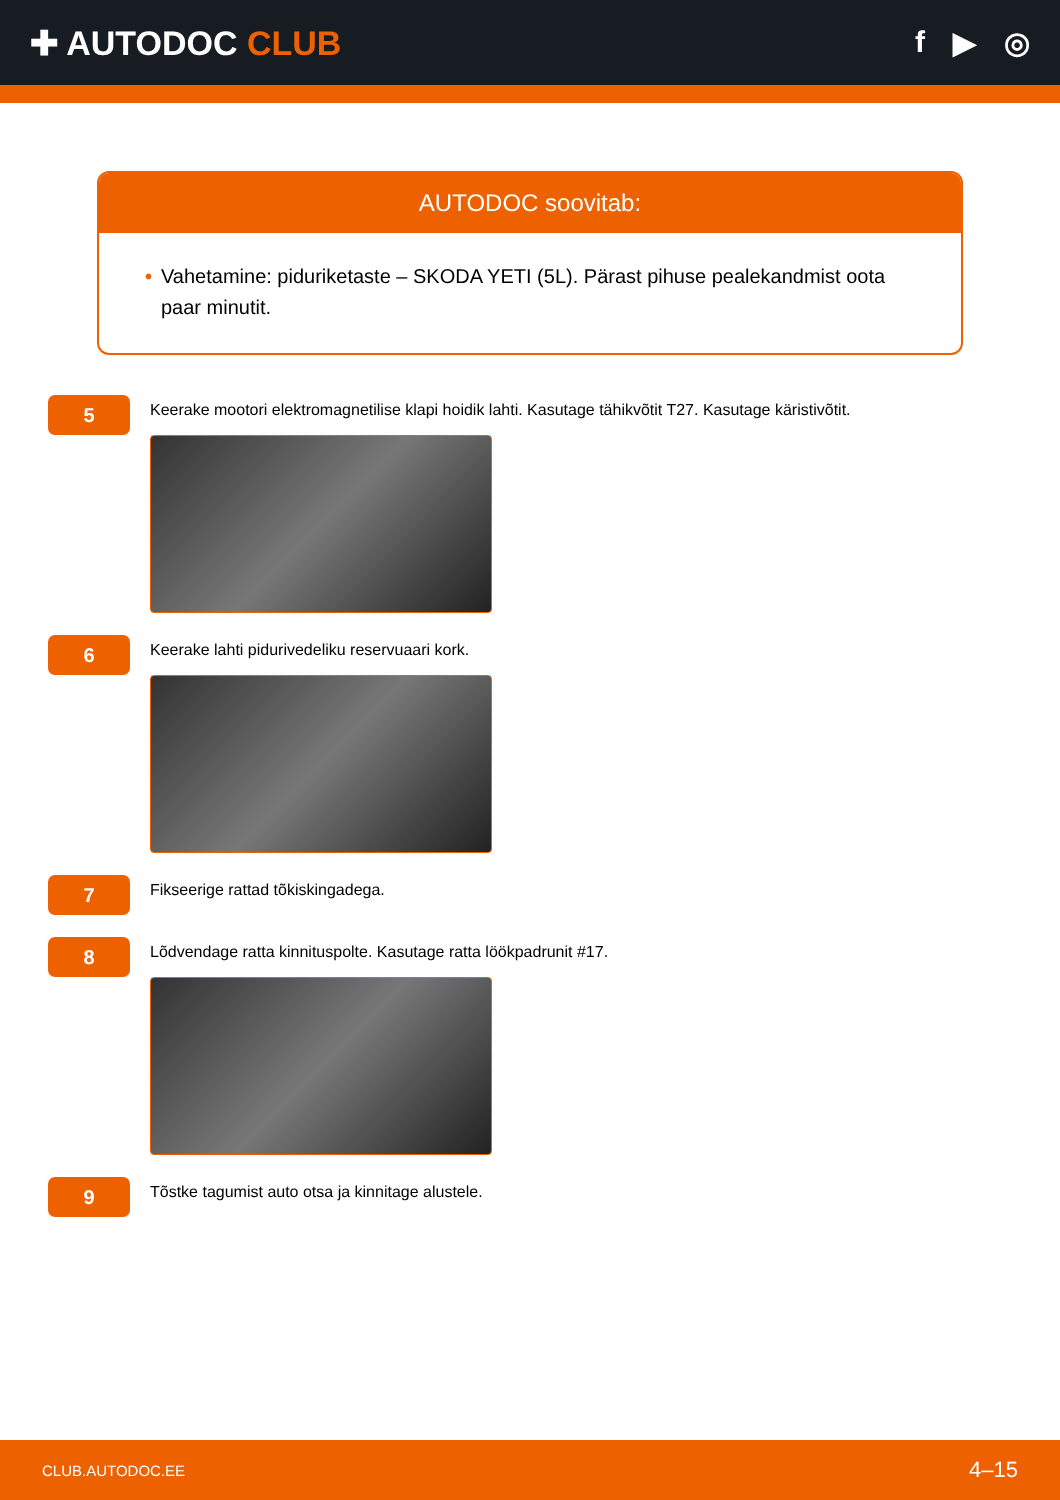✚ AUTODOC CLUB f ▶ ◎
AUTODOC soovitab:
• Vahetamine: piduriketaste – SKODA YETI (5L). Pärast pihuse pealekandmist oota paar minutit.
5
Keerake mootori elektromagnetilise klapi hoidik lahti. Kasutage tähikvõtit T27. Kasutage käristivõtit.
6
Keerake lahti pidurivedeliku reservuaari kork.
7
Fikseerige rattad tõkiskingadega.
8
Lõdvendage ratta kinnituspolte. Kasutage ratta löökpadrunit #17.
9
Tõstke tagumist auto otsa ja kinnitage alustele.
CLUB.AUTODOC.EE 4–15